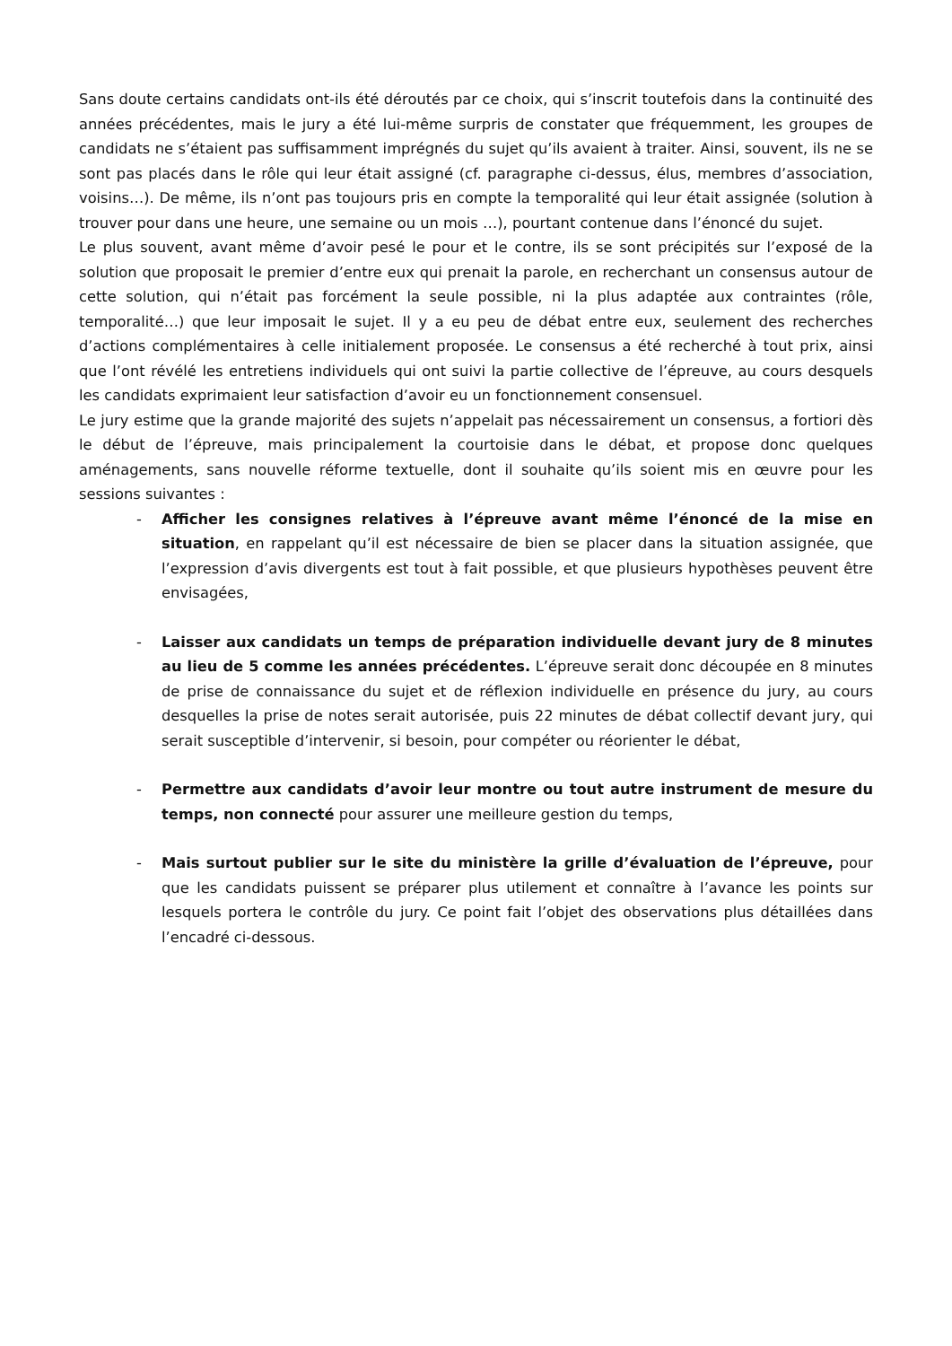Sans doute certains candidats ont-ils été déroutés par ce choix, qui s’inscrit toutefois dans la continuité des années précédentes, mais le jury a été lui-même surpris de constater que fréquemment, les groupes de candidats ne s’étaient pas suffisamment imprégnés du sujet qu’ils avaient à traiter. Ainsi, souvent, ils ne se sont pas placés dans le rôle qui leur était assigné (cf. paragraphe ci-dessus, élus, membres d’association, voisins…). De même, ils n’ont pas toujours pris en compte la temporalité qui leur était assignée (solution à trouver pour dans une heure, une semaine ou un mois …), pourtant contenue dans l’énoncé du sujet.
Le plus souvent, avant même d’avoir pesé le pour et le contre, ils se sont précipités sur l’exposé de la solution que proposait le premier d’entre eux qui prenait la parole, en recherchant un consensus autour de cette solution, qui n’était pas forcément la seule possible, ni la plus adaptée aux contraintes (rôle, temporalité…) que leur imposait le sujet. Il y a eu peu de débat entre eux, seulement des recherches d’actions complémentaires à celle initialement proposée. Le consensus a été recherché à tout prix, ainsi que l’ont révélé les entretiens individuels qui ont suivi la partie collective de l’épreuve, au cours desquels les candidats exprimaient leur satisfaction d’avoir eu un fonctionnement consensuel.
Le jury estime que la grande majorité des sujets n’appelait pas nécessairement un consensus, a fortiori dès le début de l’épreuve, mais principalement la courtoisie dans le débat, et propose donc quelques aménagements, sans nouvelle réforme textuelle, dont il souhaite qu’ils soient mis en œuvre pour les sessions suivantes :
- Afficher les consignes relatives à l’épreuve avant même l’énoncé de la mise en situation, en rappelant qu’il est nécessaire de bien se placer dans la situation assignée, que l’expression d’avis divergents est tout à fait possible, et que plusieurs hypothèses peuvent être envisagées,
- Laisser aux candidats un temps de préparation individuelle devant jury de 8 minutes au lieu de 5 comme les années précédentes. L’épreuve serait donc découpée en 8 minutes de prise de connaissance du sujet et de réflexion individuelle en présence du jury, au cours desquelles la prise de notes serait autorisée, puis 22 minutes de débat collectif devant jury, qui serait susceptible d’intervenir, si besoin, pour compéter ou réorienter le débat,
- Permettre aux candidats d’avoir leur montre ou tout autre instrument de mesure du temps, non connecté pour assurer une meilleure gestion du temps,
- Mais surtout publier sur le site du ministère la grille d’évaluation de l’épreuve, pour que les candidats puissent se préparer plus utilement et connaître à l’avance les points sur lesquels portera le contrôle du jury. Ce point fait l’objet des observations plus détaillées dans l’encadré ci-dessous.